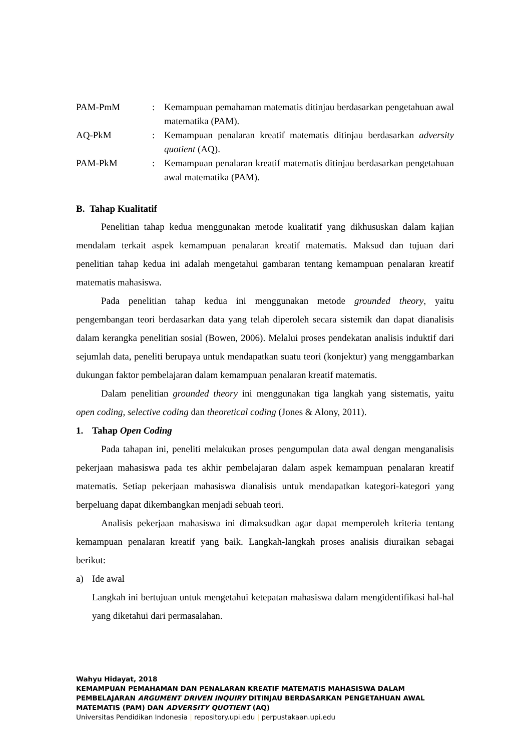PAM-PmM : Kemampuan pemahaman matematis ditinjau berdasarkan pengetahuan awal matematika (PAM).
AQ-PkM : Kemampuan penalaran kreatif matematis ditinjau berdasarkan adversity quotient (AQ).
PAM-PkM : Kemampuan penalaran kreatif matematis ditinjau berdasarkan pengetahuan awal matematika (PAM).
B. Tahap Kualitatif
Penelitian tahap kedua menggunakan metode kualitatif yang dikhususkan dalam kajian mendalam terkait aspek kemampuan penalaran kreatif matematis. Maksud dan tujuan dari penelitian tahap kedua ini adalah mengetahui gambaran tentang kemampuan penalaran kreatif matematis mahasiswa.
Pada penelitian tahap kedua ini menggunakan metode grounded theory, yaitu pengembangan teori berdasarkan data yang telah diperoleh secara sistemik dan dapat dianalisis dalam kerangka penelitian sosial (Bowen, 2006). Melalui proses pendekatan analisis induktif dari sejumlah data, peneliti berupaya untuk mendapatkan suatu teori (konjektur) yang menggambarkan dukungan faktor pembelajaran dalam kemampuan penalaran kreatif matematis.
Dalam penelitian grounded theory ini menggunakan tiga langkah yang sistematis, yaitu open coding, selective coding dan theoretical coding (Jones & Alony, 2011).
1. Tahap Open Coding
Pada tahapan ini, peneliti melakukan proses pengumpulan data awal dengan menganalisis pekerjaan mahasiswa pada tes akhir pembelajaran dalam aspek kemampuan penalaran kreatif matematis. Setiap pekerjaan mahasiswa dianalisis untuk mendapatkan kategori-kategori yang berpeluang dapat dikembangkan menjadi sebuah teori.
Analisis pekerjaan mahasiswa ini dimaksudkan agar dapat memperoleh kriteria tentang kemampuan penalaran kreatif yang baik. Langkah-langkah proses analisis diuraikan sebagai berikut:
a) Ide awal
Langkah ini bertujuan untuk mengetahui ketepatan mahasiswa dalam mengidentifikasi hal-hal yang diketahui dari permasalahan.
Wahyu Hidayat, 2018
KEMAMPUAN PEMAHAMAN DAN PENALARAN KREATIF MATEMATIS MAHASISWA DALAM PEMBELAJARAN ARGUMENT DRIVEN INQUIRY DITINJAU BERDASARKAN PENGETAHUAN AWAL MATEMATIS (PAM) DAN ADVERSITY QUOTIENT (AQ)
Universitas Pendidikan Indonesia | repository.upi.edu | perpustakaan.upi.edu